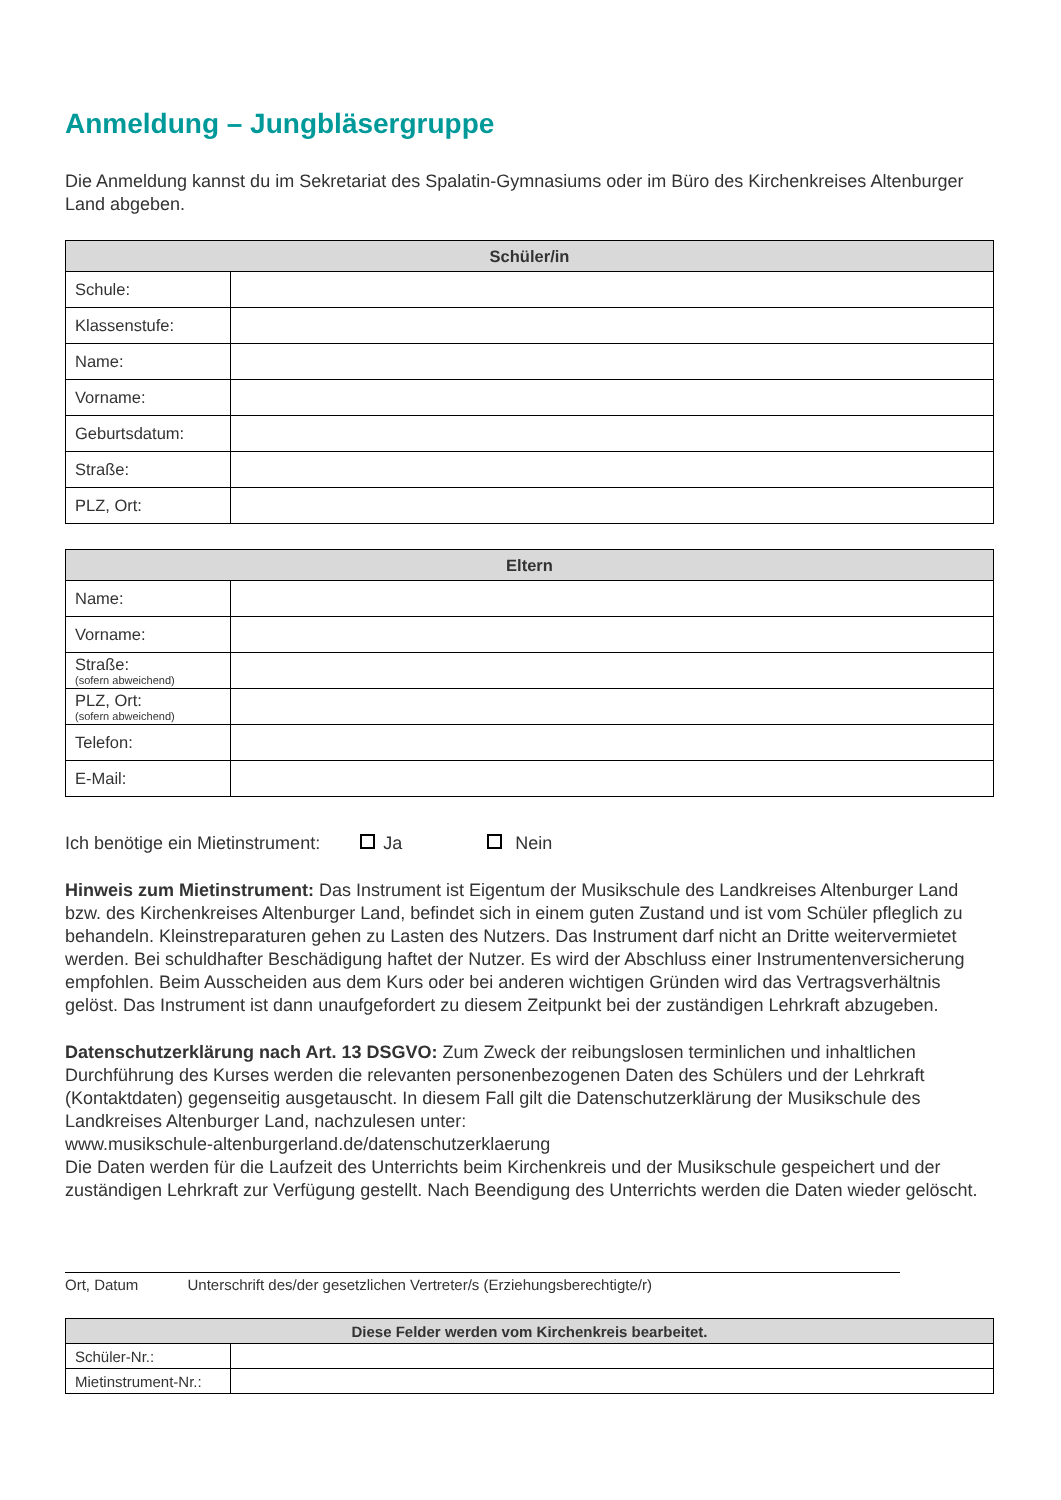Anmeldung – Jungbläsergruppe
Die Anmeldung kannst du im Sekretariat des Spalatin-Gymnasiums oder im Büro des Kirchenkreises Altenburger Land abgeben.
| Schüler/in | |
| --- | --- |
| Schule: | |
| Klassenstufe: | |
| Name: | |
| Vorname: | |
| Geburtsdatum: | |
| Straße: | |
| PLZ, Ort: | |
| Eltern | |
| --- | --- |
| Name: | |
| Vorname: | |
| Straße: (sofern abweichend) | |
| PLZ, Ort: (sofern abweichend) | |
| Telefon: | |
| E-Mail: | |
Ich benötige ein Mietinstrument: Ja Nein
Hinweis zum Mietinstrument: Das Instrument ist Eigentum der Musikschule des Landkreises Altenburger Land bzw. des Kirchenkreises Altenburger Land, befindet sich in einem guten Zustand und ist vom Schüler pfleglich zu behandeln. Kleinstreparaturen gehen zu Lasten des Nutzers. Das Instrument darf nicht an Dritte weitervermietet werden. Bei schuldhafter Beschädigung haftet der Nutzer. Es wird der Abschluss einer Instrumentenversicherung empfohlen. Beim Ausscheiden aus dem Kurs oder bei anderen wichtigen Gründen wird das Vertragsverhältnis gelöst. Das Instrument ist dann unaufgefordert zu diesem Zeitpunkt bei der zuständigen Lehrkraft abzugeben.
Datenschutzerklärung nach Art. 13 DSGVO: Zum Zweck der reibungslosen terminlichen und inhaltlichen Durchführung des Kurses werden die relevanten personenbezogenen Daten des Schülers und der Lehrkraft (Kontaktdaten) gegenseitig ausgetauscht. In diesem Fall gilt die Datenschutzerklärung der Musikschule des Landkreises Altenburger Land, nachzulesen unter:
www.musikschule-altenburgerland.de/datenschutzerklaerung
Die Daten werden für die Laufzeit des Unterrichts beim Kirchenkreis und der Musikschule gespeichert und der zuständigen Lehrkraft zur Verfügung gestellt. Nach Beendigung des Unterrichts werden die Daten wieder gelöscht.
Ort, Datum Unterschrift des/der gesetzlichen Vertreter/s (Erziehungsberechtigte/r)
| Diese Felder werden vom Kirchenkreis bearbeitet. | |
| --- | --- |
| Schüler-Nr.: | |
| Mietinstrument-Nr.: | |